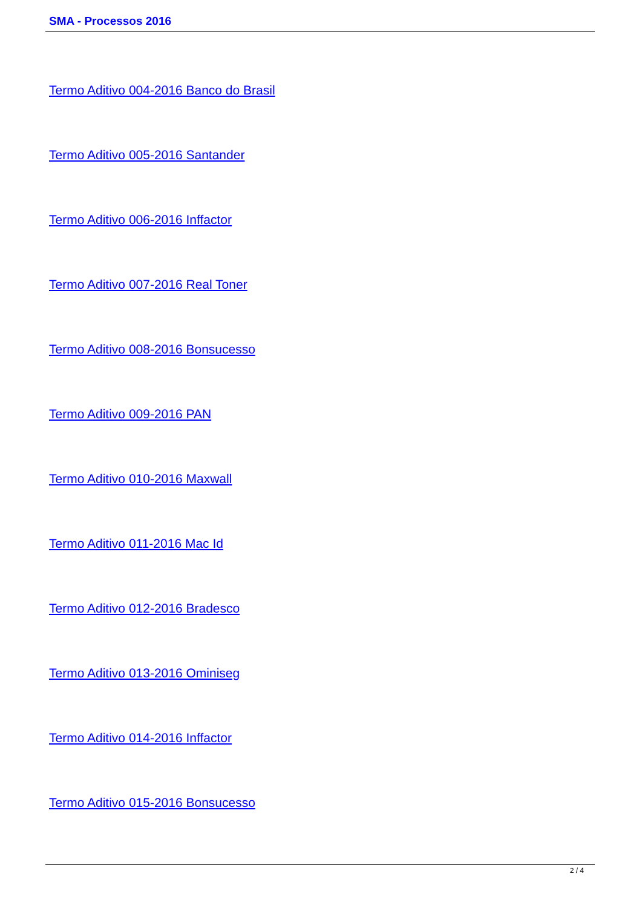SMA - Processos 2016
Termo Aditivo 004-2016 Banco do Brasil
Termo Aditivo 005-2016 Santander
Termo Aditivo 006-2016 Inffactor
Termo Aditivo 007-2016 Real Toner
Termo Aditivo 008-2016 Bonsucesso
Termo Aditivo 009-2016 PAN
Termo Aditivo 010-2016 Maxwall
Termo Aditivo 011-2016 Mac Id
Termo Aditivo 012-2016 Bradesco
Termo Aditivo 013-2016 Ominiseg
Termo Aditivo 014-2016 Inffactor
Termo Aditivo 015-2016 Bonsucesso
2 / 4